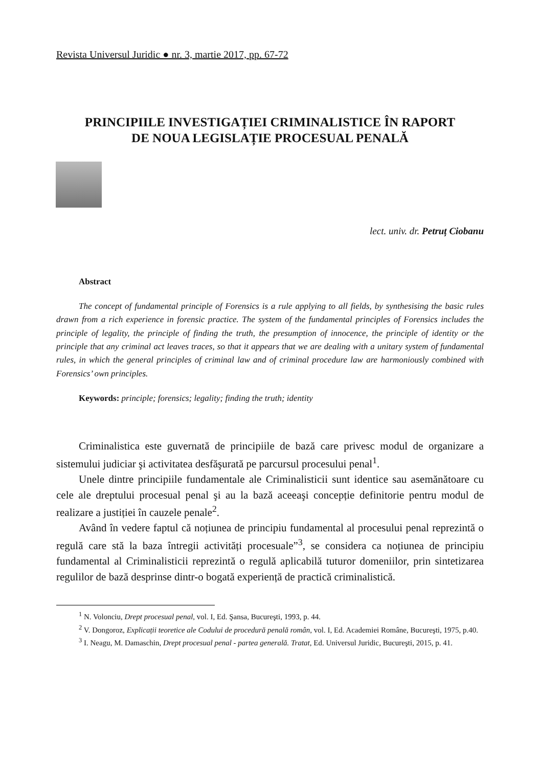Revista Universul Juridic ● nr. 3, martie 2017, pp. 67-72
PRINCIPIILE INVESTIGAȚIEI CRIMINALISTICE ÎN RAPORT
DE NOUA LEGISLAȚIE PROCESUAL PENALĂ
lect. univ. dr. Petruț Ciobanu
Abstract
The concept of fundamental principle of Forensics is a rule applying to all fields, by synthesising the basic rules drawn from a rich experience in forensic practice. The system of the fundamental principles of Forensics includes the principle of legality, the principle of finding the truth, the presumption of innocence, the principle of identity or the principle that any criminal act leaves traces, so that it appears that we are dealing with a unitary system of fundamental rules, in which the general principles of criminal law and of criminal procedure law are harmoniously combined with Forensics’ own principles.
Keywords: principle; forensics; legality; finding the truth; identity
Criminalistica este guvernată de principiile de bază care privesc modul de organizare a sistemului judiciar şi activitatea desfăşurată pe parcursul procesului penal<sup>1</sup>.
Unele dintre principiile fundamentale ale Criminalisticii sunt identice sau asemănătoare cu cele ale dreptului procesual penal şi au la bază aceeaşi concepție definitorie pentru modul de realizare a justiției în cauzele penale<sup>2</sup>.
Având în vedere faptul că noțiunea de principiu fundamental al procesului penal reprezintă o regulă care stă la baza întregii activități procesuale”<sup>3</sup>, se considera ca noțiunea de principiu fundamental al Criminalisticii reprezintă o regulă aplicabilă tuturor domeniilor, prin sintetizarea regulilor de bază desprinse dintr-o bogată experiență de practică criminalistică.
<sup>1</sup> N. Volonciu, Drept procesual penal, vol. I, Ed. Şansa, Bucureşti, 1993, p. 44.
<sup>2</sup> V. Dongoroz, Explicații teoretice ale Codului de procedură penală român, vol. I, Ed. Academiei Române, Bucureşti, 1975, p.40.
<sup>3</sup> I. Neagu, M. Damaschin, Drept procesual penal - partea generală. Tratat, Ed. Universul Juridic, Bucureşti, 2015, p. 41.